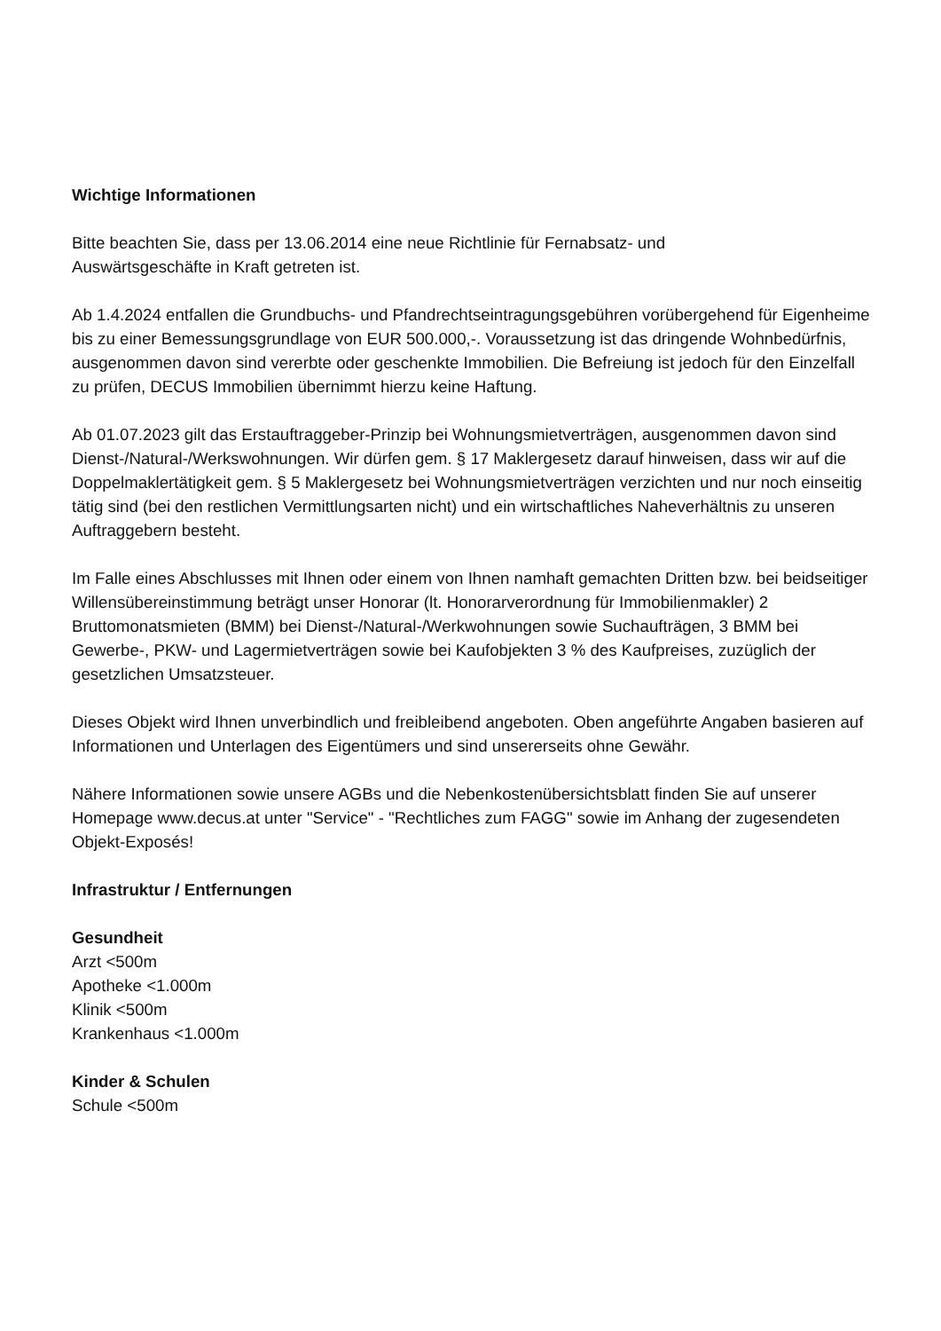Wichtige Informationen
Bitte beachten Sie, dass per 13.06.2014 eine neue Richtlinie für Fernabsatz- und
Auswärtsgeschäfte in Kraft getreten ist.
Ab 1.4.2024 entfallen die Grundbuchs- und Pfandrechtseintragungsgebühren vorübergehend für Eigenheime bis zu einer Bemessungsgrundlage von EUR 500.000,-. Voraussetzung ist das dringende Wohnbedürfnis, ausgenommen davon sind vererbte oder geschenkte Immobilien. Die Befreiung ist jedoch für den Einzelfall zu prüfen, DECUS Immobilien übernimmt hierzu keine Haftung.
Ab 01.07.2023 gilt das Erstauftraggeber-Prinzip bei Wohnungsmietverträgen, ausgenommen davon sind Dienst-/Natural-/Werkswohnungen. Wir dürfen gem. § 17 Maklergesetz darauf hinweisen, dass wir auf die Doppelmaklertätigkeit gem. § 5 Maklergesetz bei Wohnungsmietverträgen verzichten und nur noch einseitig tätig sind (bei den restlichen Vermittlungsarten nicht) und ein wirtschaftliches Naheverhältnis zu unseren Auftraggebern besteht.
Im Falle eines Abschlusses mit Ihnen oder einem von Ihnen namhaft gemachten Dritten bzw. bei beidseitiger Willensübereinstimmung beträgt unser Honorar (lt. Honorarverordnung für Immobilienmakler) 2 Bruttomonatsmieten (BMM) bei Dienst-/Natural-/Werkwohnungen sowie Suchaufträgen, 3 BMM bei Gewerbe-, PKW- und Lagermietverträgen sowie bei Kaufobjekten 3 % des Kaufpreises, zuzüglich der gesetzlichen Umsatzsteuer.
Dieses Objekt wird Ihnen unverbindlich und freibleibend angeboten. Oben angeführte Angaben basieren auf Informationen und Unterlagen des Eigentümers und sind unsererseits ohne Gewähr.
Nähere Informationen sowie unsere AGBs und die Nebenkostenübersichtsblatt finden Sie auf unserer Homepage www.decus.at unter "Service" - "Rechtliches zum FAGG" sowie im Anhang der zugesendeten Objekt-Exposés!
Infrastruktur / Entfernungen
Gesundheit
Arzt <500m
Apotheke <1.000m
Klinik <500m
Krankenhaus <1.000m
Kinder & Schulen
Schule <500m